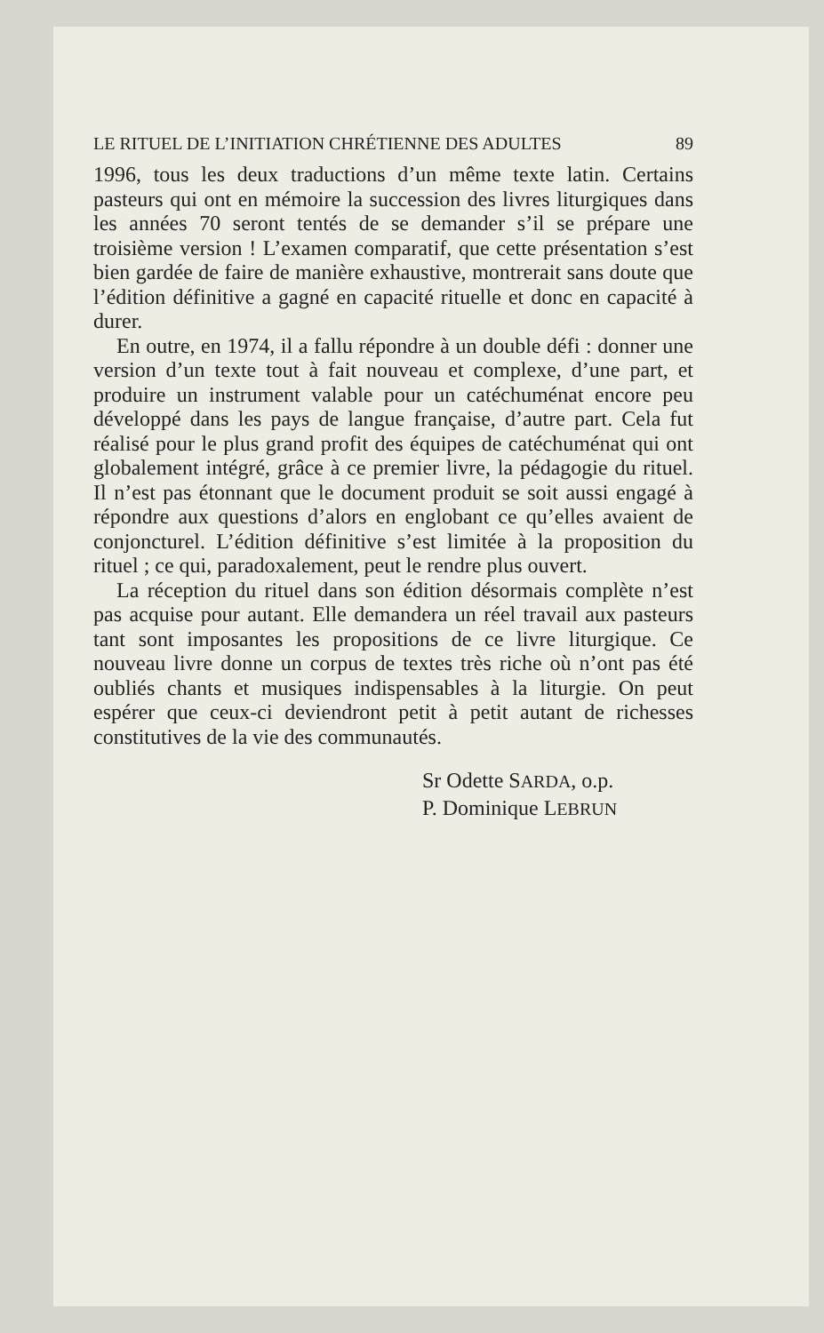LE RITUEL DE L’INITIATION CHRÉTIENNE DES ADULTES 89
1996, tous les deux traductions d’un même texte latin. Certains pasteurs qui ont en mémoire la succession des livres liturgiques dans les années 70 seront tentés de se demander s’il se prépare une troisième version ! L’examen comparatif, que cette présentation s’est bien gardée de faire de manière exhaustive, montrerait sans doute que l’édition définitive a gagné en capacité rituelle et donc en capacité à durer.
En outre, en 1974, il a fallu répondre à un double défi : donner une version d’un texte tout à fait nouveau et complexe, d’une part, et produire un instrument valable pour un catéchuménat encore peu développé dans les pays de langue française, d’autre part. Cela fut réalisé pour le plus grand profit des équipes de catéchuménat qui ont globalement intégré, grâce à ce premier livre, la pédagogie du rituel. Il n’est pas étonnant que le document produit se soit aussi engagé à répondre aux questions d’alors en englobant ce qu’elles avaient de conjoncturel. L’édition définitive s’est limitée à la proposition du rituel ; ce qui, paradoxalement, peut le rendre plus ouvert.
La réception du rituel dans son édition désormais complète n’est pas acquise pour autant. Elle demandera un réel travail aux pasteurs tant sont imposantes les propositions de ce livre liturgique. Ce nouveau livre donne un corpus de textes très riche où n’ont pas été oubliés chants et musiques indispensables à la liturgie. On peut espérer que ceux-ci deviendront petit à petit autant de richesses constitutives de la vie des communautés.
Sr Odette SARDA, o.p.
P. Dominique LEBRUN